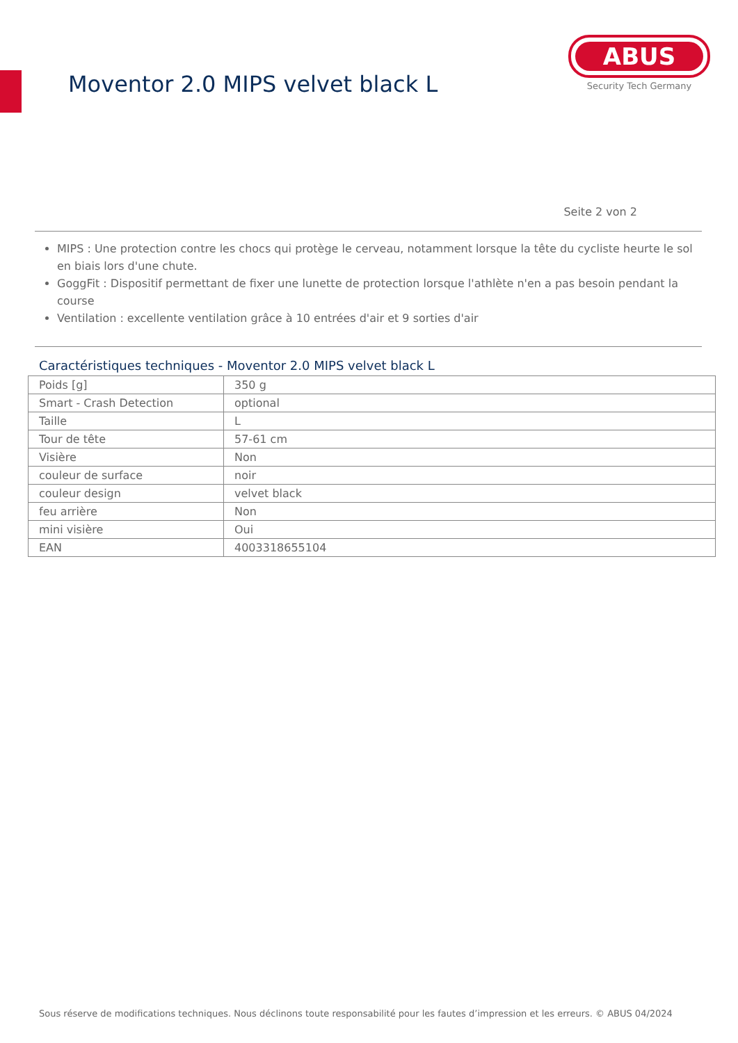Moventor 2.0 MIPS velvet black L
ABUS
Security Tech Germany
Seite 2 von 2
MIPS : Une protection contre les chocs qui protège le cerveau, notamment lorsque la tête du cycliste heurte le sol en biais lors d'une chute.
GoggFit : Dispositif permettant de fixer une lunette de protection lorsque l'athlète n'en a pas besoin pendant la course
Ventilation : excellente ventilation grâce à 10 entrées d'air et 9 sorties d'air
Caractéristiques techniques - Moventor 2.0 MIPS velvet black L
| Poids [g] | 350 g |
| Smart - Crash Detection | optional |
| Taille | L |
| Tour de tête | 57-61 cm |
| Visière | Non |
| couleur de surface | noir |
| couleur design | velvet black |
| feu arrière | Non |
| mini visière | Oui |
| EAN | 4003318655104 |
Sous réserve de modifications techniques. Nous déclinons toute responsabilité pour les fautes d’impression et les erreurs. © ABUS 04/2024